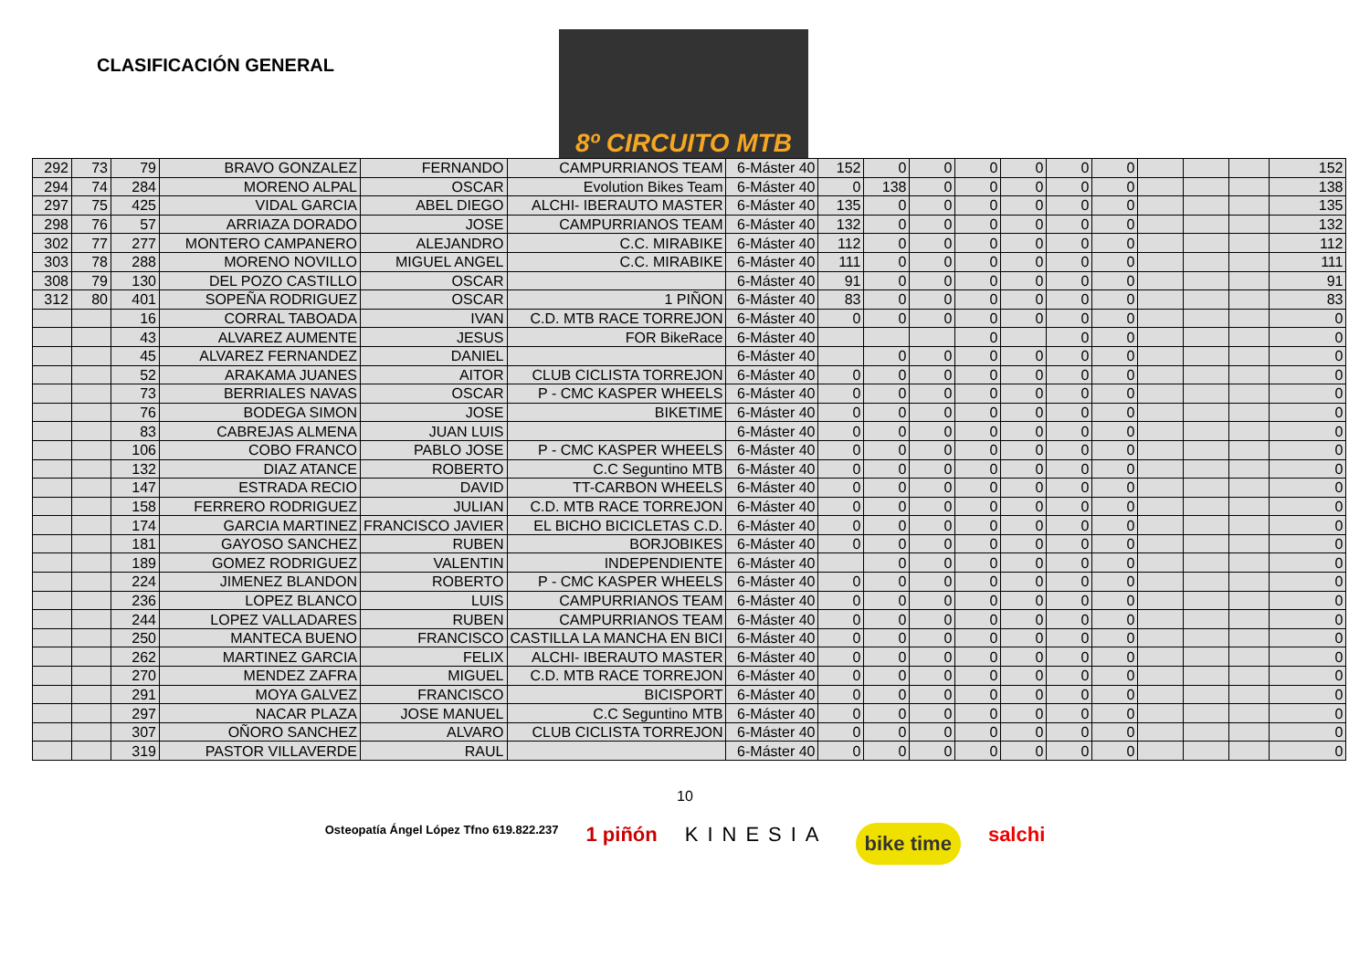CLASIFICACIÓN GENERAL
8º CIRCUITO MTB
| 292 | 73 | 79 | BRAVO GONZALEZ | FERNANDO | CAMPURRIANOS TEAM | 6-Máster 40 | 152 | 0 | 0 | 0 | 0 | 0 | 0 | | | | 152 |
| 294 | 74 | 284 | MORENO ALPAL | OSCAR | Evolution Bikes Team | 6-Máster 40 | 0 | 138 | 0 | 0 | 0 | 0 | 0 | | | | 138 |
| 297 | 75 | 425 | VIDAL GARCIA | ABEL DIEGO | ALCHI- IBERAUTO MASTER | 6-Máster 40 | 135 | 0 | 0 | 0 | 0 | 0 | 0 | | | | 135 |
| 298 | 76 | 57 | ARRIAZA DORADO | JOSE | CAMPURRIANOS TEAM | 6-Máster 40 | 132 | 0 | 0 | 0 | 0 | 0 | 0 | | | | 132 |
| 302 | 77 | 277 | MONTERO CAMPANERO | ALEJANDRO | C.C. MIRABIKE | 6-Máster 40 | 112 | 0 | 0 | 0 | 0 | 0 | 0 | | | | 112 |
| 303 | 78 | 288 | MORENO NOVILLO | MIGUEL ANGEL | C.C. MIRABIKE | 6-Máster 40 | 111 | 0 | 0 | 0 | 0 | 0 | 0 | | | | 111 |
| 308 | 79 | 130 | DEL POZO CASTILLO | OSCAR | | 6-Máster 40 | 91 | 0 | 0 | 0 | 0 | 0 | 0 | | | | 91 |
| 312 | 80 | 401 | SOPEÑA RODRIGUEZ | OSCAR | 1 PIÑON | 6-Máster 40 | 83 | 0 | 0 | 0 | 0 | 0 | 0 | | | | 83 |
| | | 16 | CORRAL TABOADA | IVAN | C.D. MTB RACE TORREJON | 6-Máster 40 | 0 | 0 | 0 | 0 | 0 | 0 | 0 | | | | 0 |
| | | 43 | ALVAREZ AUMENTE | JESUS | FOR BikeRace | 6-Máster 40 | | | | 0 | | 0 | 0 | | | | 0 |
| | | 45 | ALVAREZ FERNANDEZ | DANIEL | | 6-Máster 40 | | 0 | 0 | 0 | 0 | 0 | 0 | | | | 0 |
| | | 52 | ARAKAMA JUANES | AITOR | CLUB CICLISTA TORREJON | 6-Máster 40 | 0 | 0 | 0 | 0 | 0 | 0 | 0 | | | | 0 |
| | | 73 | BERRIALES NAVAS | OSCAR | P - CMC KASPER WHEELS | 6-Máster 40 | 0 | 0 | 0 | 0 | 0 | 0 | 0 | | | | 0 |
| | | 76 | BODEGA SIMON | JOSE | BIKETIME | 6-Máster 40 | 0 | 0 | 0 | 0 | 0 | 0 | 0 | | | | 0 |
| | | 83 | CABREJAS ALMENA | JUAN LUIS | | 6-Máster 40 | 0 | 0 | 0 | 0 | 0 | 0 | 0 | | | | 0 |
| | | 106 | COBO FRANCO | PABLO JOSE | P - CMC KASPER WHEELS | 6-Máster 40 | 0 | 0 | 0 | 0 | 0 | 0 | 0 | | | | 0 |
| | | 132 | DIAZ ATANCE | ROBERTO | C.C Seguntino MTB | 6-Máster 40 | 0 | 0 | 0 | 0 | 0 | 0 | 0 | | | | 0 |
| | | 147 | ESTRADA RECIO | DAVID | TT-CARBON WHEELS | 6-Máster 40 | 0 | 0 | 0 | 0 | 0 | 0 | 0 | | | | 0 |
| | | 158 | FERRERO RODRIGUEZ | JULIAN | C.D. MTB RACE TORREJON | 6-Máster 40 | 0 | 0 | 0 | 0 | 0 | 0 | 0 | | | | 0 |
| | | 174 | GARCIA MARTINEZ | FRANCISCO JAVIER | EL BICHO BICICLETAS C.D. | 6-Máster 40 | 0 | 0 | 0 | 0 | 0 | 0 | 0 | | | | 0 |
| | | 181 | GAYOSO SANCHEZ | RUBEN | BORJOBIKES | 6-Máster 40 | 0 | 0 | 0 | 0 | 0 | 0 | 0 | | | | 0 |
| | | 189 | GOMEZ RODRIGUEZ | VALENTIN | INDEPENDIENTE | 6-Máster 40 | | 0 | 0 | 0 | 0 | 0 | 0 | | | | 0 |
| | | 224 | JIMENEZ BLANDON | ROBERTO | P - CMC KASPER WHEELS | 6-Máster 40 | 0 | 0 | 0 | 0 | 0 | 0 | 0 | | | | 0 |
| | | 236 | LOPEZ BLANCO | LUIS | CAMPURRIANOS TEAM | 6-Máster 40 | 0 | 0 | 0 | 0 | 0 | 0 | 0 | | | | 0 |
| | | 244 | LOPEZ VALLADARES | RUBEN | CAMPURRIANOS TEAM | 6-Máster 40 | 0 | 0 | 0 | 0 | 0 | 0 | 0 | | | | 0 |
| | | 250 | MANTECA BUENO | FRANCISCO | CASTILLA LA MANCHA EN BICI | 6-Máster 40 | 0 | 0 | 0 | 0 | 0 | 0 | 0 | | | | 0 |
| | | 262 | MARTINEZ GARCIA | FELIX | ALCHI- IBERAUTO MASTER | 6-Máster 40 | 0 | 0 | 0 | 0 | 0 | 0 | 0 | | | | 0 |
| | | 270 | MENDEZ ZAFRA | MIGUEL | C.D. MTB RACE TORREJON | 6-Máster 40 | 0 | 0 | 0 | 0 | 0 | 0 | 0 | | | | 0 |
| | | 291 | MOYA GALVEZ | FRANCISCO | BICISPORT | 6-Máster 40 | 0 | 0 | 0 | 0 | 0 | 0 | 0 | | | | 0 |
| | | 297 | NACAR PLAZA | JOSE MANUEL | C.C Seguntino MTB | 6-Máster 40 | 0 | 0 | 0 | 0 | 0 | 0 | 0 | | | | 0 |
| | | 307 | OÑORO SANCHEZ | ALVARO | CLUB CICLISTA TORREJON | 6-Máster 40 | 0 | 0 | 0 | 0 | 0 | 0 | 0 | | | | 0 |
| | | 319 | PASTOR VILLAVERDE | RAUL | | 6-Máster 40 | 0 | 0 | 0 | 0 | 0 | 0 | 0 | | | | 0 |
10
Osteopatía Ángel López Tfno 619.822.237 1 piñón KINESIA bike time salchi